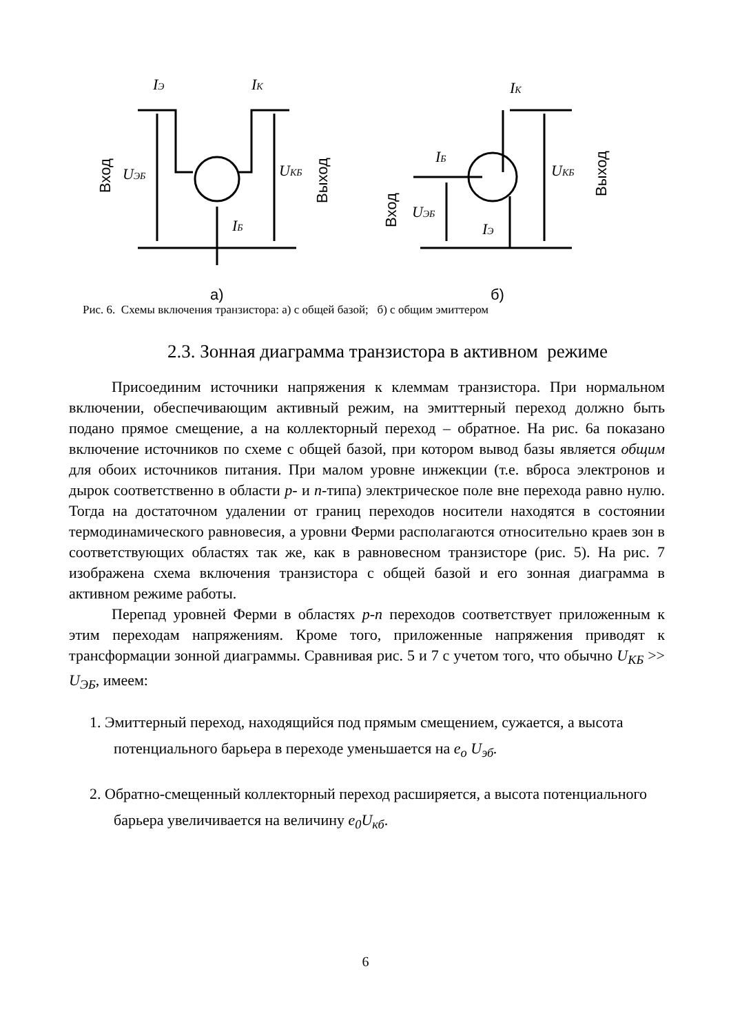Вход
Выход
Вход
Выход
IЭ
IК
UЭБ
UКБ
IБ
IК
IБ
UЭБ
UКБ
IЭ
а)
б)
Рис. 6. Схемы включения транзистора: а) с общей базой; б) с общим эмиттером
2.3. Зонная диаграмма транзистора в активном режиме
Присоединим источники напряжения к клеммам транзистора. При нормальном включении, обеспечивающим активный режим, на эмиттерный переход должно быть подано прямое смещение, а на коллекторный переход – обратное. На рис. 6а показано включение источников по схеме с общей базой, при котором вывод базы является общим для обоих источников питания. При малом уровне инжекции (т.е. вброса электронов и дырок соответственно в области p- и n-типа) электрическое поле вне перехода равно нулю. Тогда на достаточном удалении от границ переходов носители находятся в состоянии термодинамического равновесия, а уровни Ферми располагаются относительно краев зон в соответствующих областях так же, как в равновесном транзисторе (рис. 5). На рис. 7 изображена схема включения транзистора с общей базой и его зонная диаграмма в активном режиме работы.
Перепад уровней Ферми в областях p-n переходов соответствует приложенным к этим переходам напряжениям. Кроме того, приложенные напряжения приводят к трансформации зонной диаграммы. Сравнивая рис. 5 и 7 с учетом того, что обычно U<sub>КБ</sub> >> U<sub>ЭБ</sub>, имеем:
1. Эмиттерный переход, находящийся под прямым смещением, сужается, а высота потенциального барьера в переходе уменьшается на e<sub>o</sub> U<sub>эб</sub>.
2. Обратно-смещенный коллекторный переход расширяется, а высота потенциального барьера увеличивается на величину e<sub>0</sub>U<sub>кб</sub>.
6